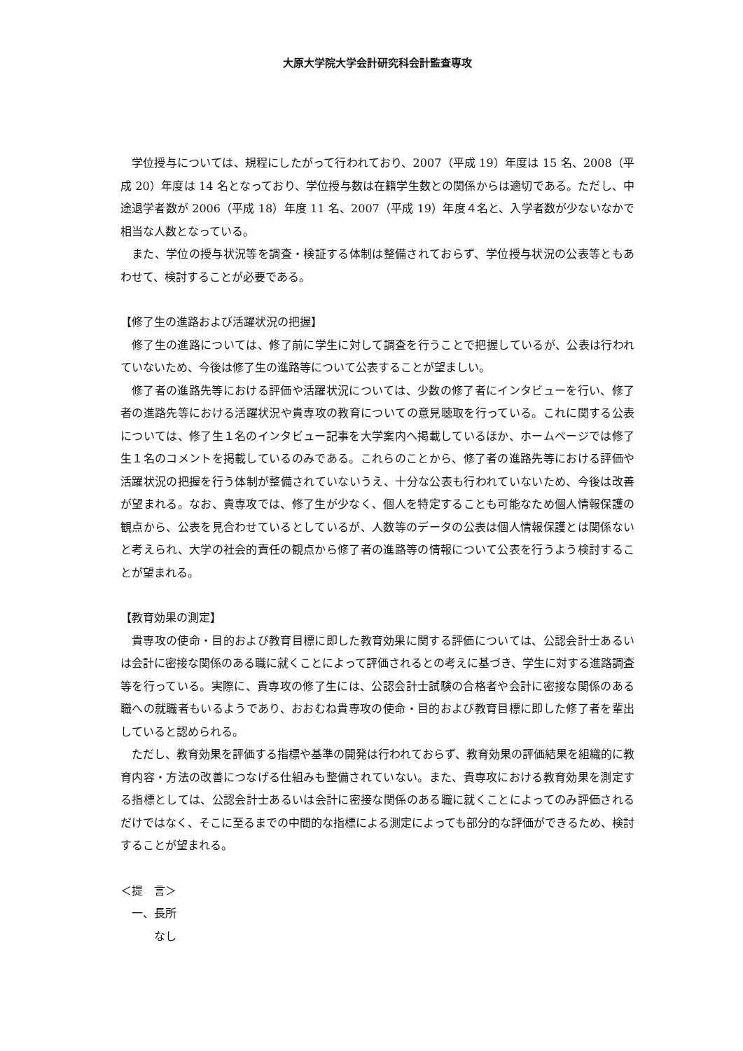大原大学院大学会計研究科会計監査専攻
学位授与については、規程にしたがって行われており、2007（平成 19）年度は 15 名、2008（平成 20）年度は 14 名となっており、学位授与数は在籍学生数との関係からは適切である。ただし、中途退学者数が 2006（平成 18）年度 11 名、2007（平成 19）年度４名と、入学者数が少ないなかで相当な人数となっている。
また、学位の授与状況等を調査・検証する体制は整備されておらず、学位授与状況の公表等ともあわせて、検討することが必要である。
【修了生の進路および活躍状況の把握】
修了生の進路については、修了前に学生に対して調査を行うことで把握しているが、公表は行われていないため、今後は修了生の進路等について公表することが望ましい。
修了者の進路先等における評価や活躍状況については、少数の修了者にインタビューを行い、修了者の進路先等における活躍状況や貴専攻の教育についての意見聴取を行っている。これに関する公表については、修了生１名のインタビュー記事を大学案内へ掲載しているほか、ホームページでは修了生１名のコメントを掲載しているのみである。これらのことから、修了者の進路先等における評価や活躍状況の把握を行う体制が整備されていないうえ、十分な公表も行われていないため、今後は改善が望まれる。なお、貴専攻では、修了生が少なく、個人を特定することも可能なため個人情報保護の観点から、公表を見合わせているとしているが、人数等のデータの公表は個人情報保護とは関係ないと考えられ、大学の社会的責任の観点から修了者の進路等の情報について公表を行うよう検討することが望まれる。
【教育効果の測定】
貴専攻の使命・目的および教育目標に即した教育効果に関する評価については、公認会計士あるいは会計に密接な関係のある職に就くことによって評価されるとの考えに基づき、学生に対する進路調査等を行っている。実際に、貴専攻の修了生には、公認会計士試験の合格者や会計に密接な関係のある職への就職者もいるようであり、おおむね貴専攻の使命・目的および教育目標に即した修了者を輩出していると認められる。
ただし、教育効果を評価する指標や基準の開発は行われておらず、教育効果の評価結果を組織的に教育内容・方法の改善につなげる仕組みも整備されていない。また、貴専攻における教育効果を測定する指標としては、公認会計士あるいは会計に密接な関係のある職に就くことによってのみ評価されるだけではなく、そこに至るまでの中間的な指標による測定によっても部分的な評価ができるため、検討することが望まれる。
＜提　言＞
一、長所
なし